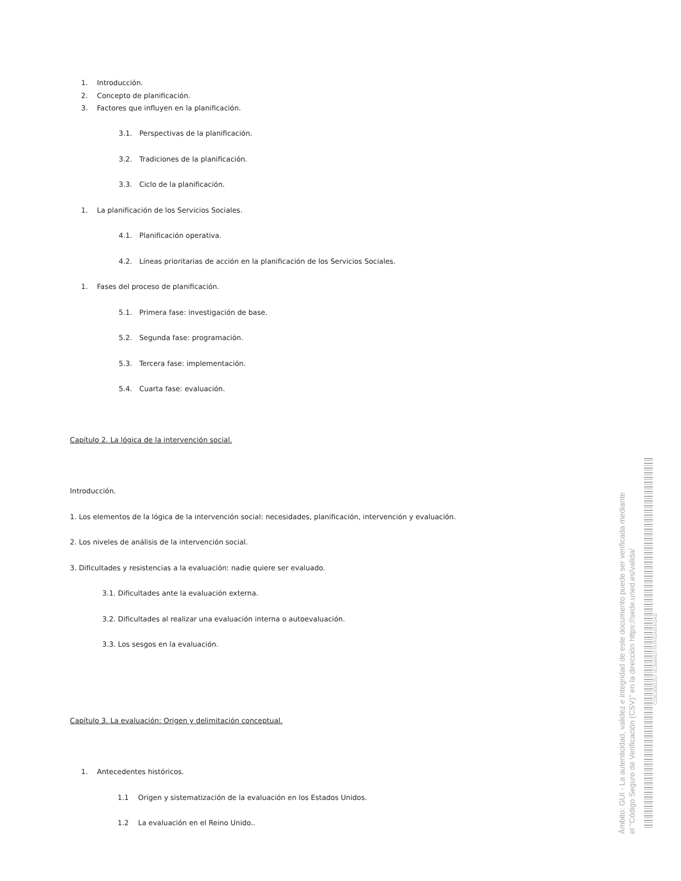1. Introducción.
2. Concepto de planificación.
3. Factores que influyen en la planificación.
3.1. Perspectivas de la planificación.
3.2. Tradiciones de la planificación.
3.3. Ciclo de la planificación.
1. La planificación de los Servicios Sociales.
4.1. Planificación operativa.
4.2. Líneas prioritarias de acción en la planificación de los Servicios Sociales.
1. Fases del proceso de planificación.
5.1. Primera fase: investigación de base.
5.2. Segunda fase: programación.
5.3. Tercera fase: implementación.
5.4. Cuarta fase: evaluación.
Capítulo 2. La lógica de la intervención social.
Introducción.
1. Los elementos de la lógica de la intervención social: necesidades, planificación, intervención y evaluación.
2. Los niveles de análisis de la intervención social.
3. Dificultades y resistencias a la evaluación: nadie quiere ser evaluado.
3.1. Dificultades ante la evaluación externa.
3.2. Dificultades al realizar una evaluación interna o autoevaluación.
3.3. Los sesgos en la evaluación.
Capítulo 3. La evaluación: Origen y delimitación conceptual.
1. Antecedentes históricos.
1.1 Origen y sistematización de la evaluación en los Estados Unidos.
1.2 La evaluación en el Reino Unido..
Ámbito: GUI - La autenticidad, validez e integridad de este documento puede ser verificada mediante
el "Código Seguro de Verificación (CSV)" en la dirección https://sede.uned.es/valida/
C23C3001257 0C30A9D7767F52A55FDAD